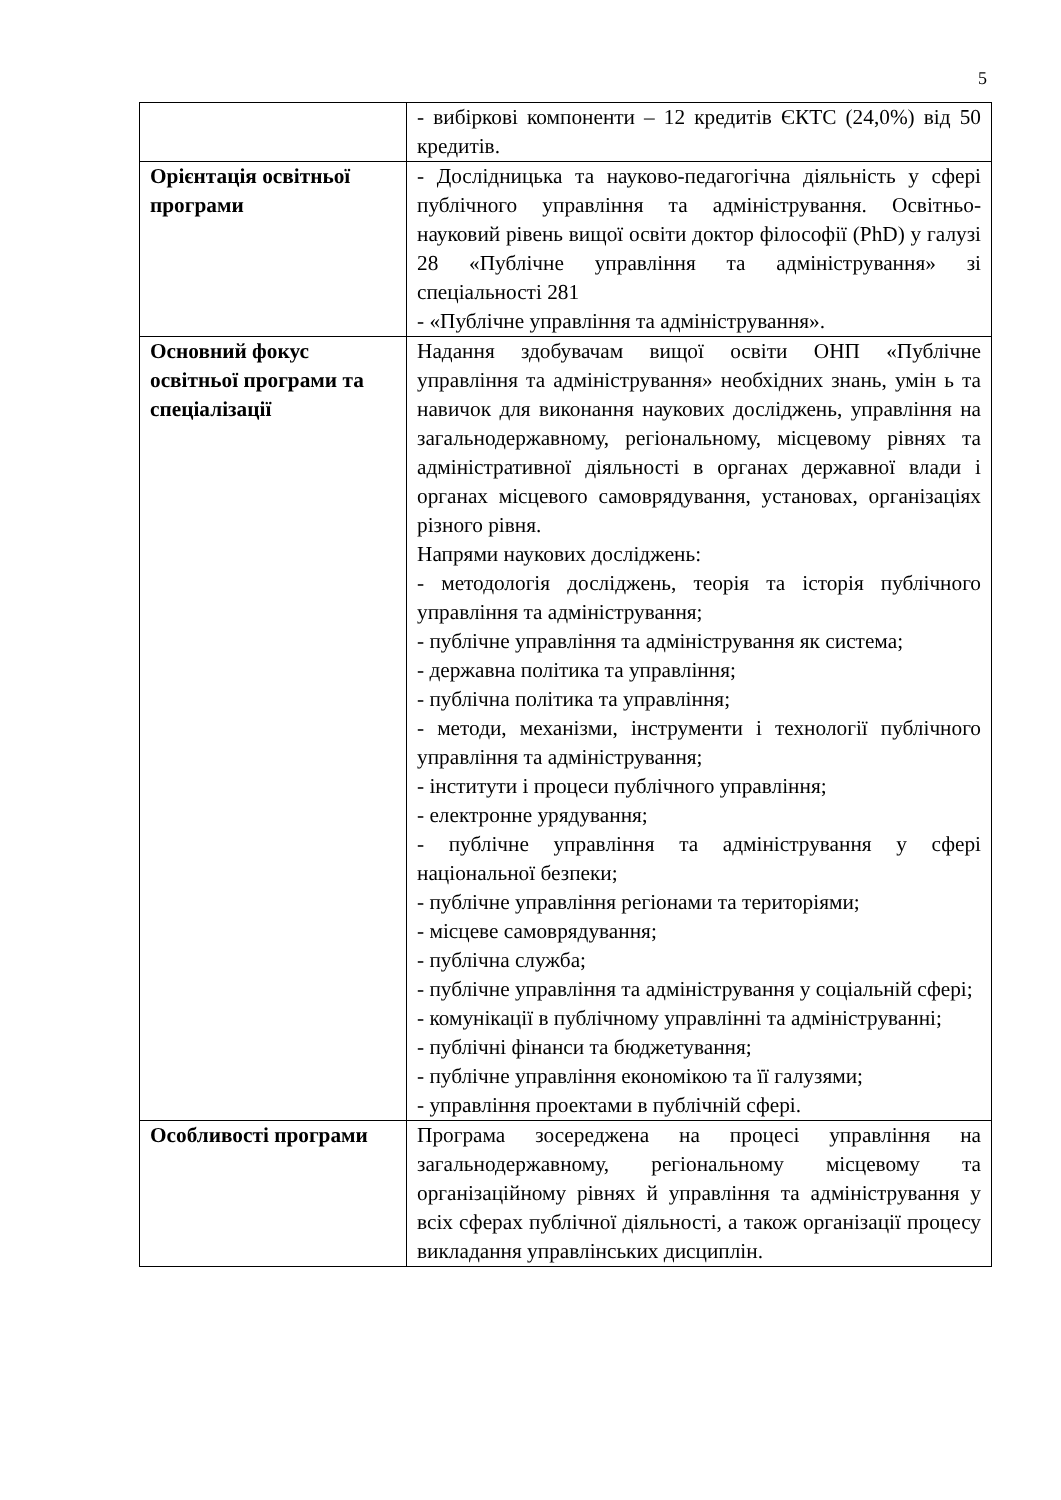5
| | - вибіркові компоненти – 12 кредитів ЄКТС (24,0%) від 50 кредитів. |
| Орієнтація освітньої програми | - Дослідницька та науково-педагогічна діяльність у сфері публічного управління та адміністрування. Освітньо-науковий рівень вищої освіти доктор філософії (PhD) у галузі 28 «Публічне управління та адміністрування» зі спеціальності 281 - «Публічне управління та адміністрування». |
| Основний фокус освітньої програми та спеціалізації | Надання здобувачам вищої освіти ОНП «Публічне управління та адміністрування» необхідних знань, умін ь та навичок для виконання наукових досліджень, управління на загальнодержавному, регіональному, місцевому рівнях та адміністративної діяльності в органах державної влади і органах місцевого самоврядування, установах, організаціях різного рівня. Напрями наукових досліджень: - методологія досліджень, теорія та історія публічного управління та адміністрування; - публічне управління та адміністрування як система; - державна політика та управління; - публічна політика та управління; - методи, механізми, інструменти і технології публічного управління та адміністрування; - інститути і процеси публічного управління; - електронне урядування; - публічне управління та адміністрування у сфері національної безпеки; - публічне управління регіонами та територіями; - місцеве самоврядування; - публічна служба; - публічне управління та адміністрування у соціальній сфері; - комунікації в публічному управлінні та адмініструванні; - публічні фінанси та бюджетування; - публічне управління економікою та її галузями; - управління проектами в публічній сфері. |
| Особливості програми | Програма зосереджена на процесі управління на загальнодержавному, регіональному місцевому та організаційному рівнях й управління та адміністрування у всіх сферах публічної діяльності, а також організації процесу викладання управлінських дисциплін. |